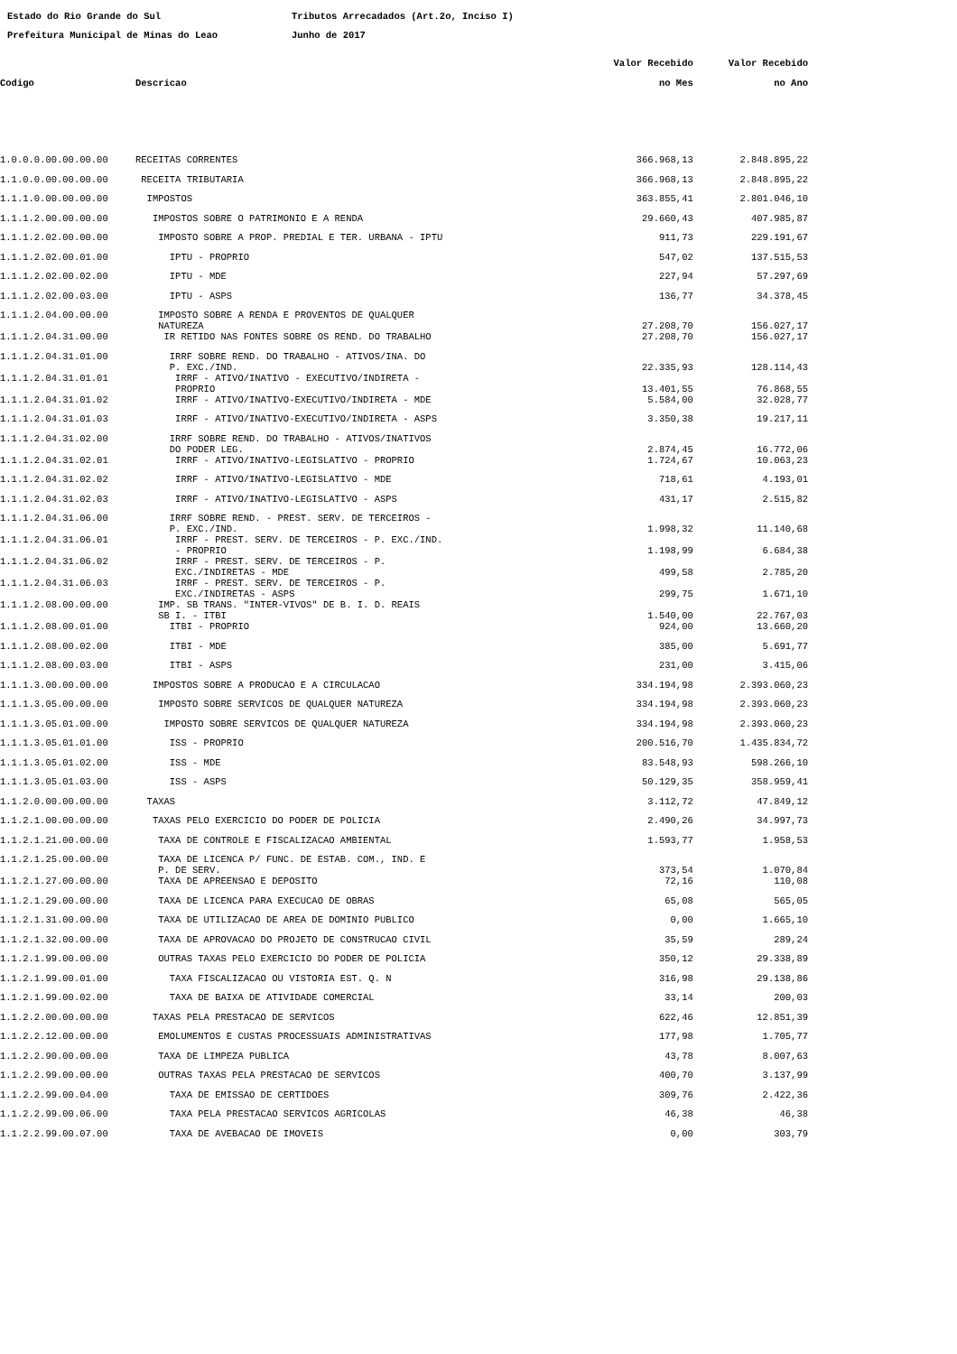Estado do Rio Grande do Sul Tributos Arrecadados (Art.2o, Inciso I)
Prefeitura Municipal de Minas do Leao Junho de 2017
| | | Valor Recebido | Valor Recebido |
| --- | --- | --- | --- |
| Codigo | Descricao | no Mes | no Ano |
| 1.0.0.0.00.00.00.00 | RECEITAS CORRENTES | 366.968,13 | 2.848.895,22 |
| 1.1.0.0.00.00.00.00 | RECEITA TRIBUTARIA | 366.968,13 | 2.848.895,22 |
| 1.1.1.0.00.00.00.00 | IMPOSTOS | 363.855,41 | 2.801.046,10 |
| 1.1.1.2.00.00.00.00 | IMPOSTOS SOBRE O PATRIMONIO E A RENDA | 29.660,43 | 407.985,87 |
| 1.1.1.2.02.00.00.00 | IMPOSTO SOBRE A PROP. PREDIAL E TER. URBANA - IPTU | 911,73 | 229.191,67 |
| 1.1.1.2.02.00.01.00 | IPTU - PROPRIO | 547,02 | 137.515,53 |
| 1.1.1.2.02.00.02.00 | IPTU - MDE | 227,94 | 57.297,69 |
| 1.1.1.2.02.00.03.00 | IPTU - ASPS | 136,77 | 34.378,45 |
| 1.1.1.2.04.00.00.00 | IMPOSTO SOBRE A RENDA E PROVENTOS DE QUALQUER NATUREZA | 27.208,70 | 156.027,17 |
| 1.1.1.2.04.31.00.00 | IR RETIDO NAS FONTES SOBRE OS REND. DO TRABALHO | 27.208,70 | 156.027,17 |
| 1.1.1.2.04.31.01.00 | IRRF SOBRE REND. DO TRABALHO - ATIVOS/INA. DO P. EXC./IND. | 22.335,93 | 128.114,43 |
| 1.1.1.2.04.31.01.01 | IRRF - ATIVO/INATIVO - EXECUTIVO/INDIRETA - PROPRIO | 13.401,55 | 76.868,55 |
| 1.1.1.2.04.31.01.02 | IRRF - ATIVO/INATIVO-EXECUTIVO/INDIRETA - MDE | 5.584,00 | 32.028,77 |
| 1.1.1.2.04.31.01.03 | IRRF - ATIVO/INATIVO-EXECUTIVO/INDIRETA - ASPS | 3.350,38 | 19.217,11 |
| 1.1.1.2.04.31.02.00 | IRRF SOBRE REND. DO TRABALHO - ATIVOS/INATIVOS DO PODER LEG. | 2.874,45 | 16.772,06 |
| 1.1.1.2.04.31.02.01 | IRRF - ATIVO/INATIVO-LEGISLATIVO - PROPRIO | 1.724,67 | 10.063,23 |
| 1.1.1.2.04.31.02.02 | IRRF - ATIVO/INATIVO-LEGISLATIVO - MDE | 718,61 | 4.193,01 |
| 1.1.1.2.04.31.02.03 | IRRF - ATIVO/INATIVO-LEGISLATIVO - ASPS | 431,17 | 2.515,82 |
| 1.1.1.2.04.31.06.00 | IRRF SOBRE REND. - PREST. SERV. DE TERCEIROS - P. EXC./IND. | 1.998,32 | 11.140,68 |
| 1.1.1.2.04.31.06.01 | IRRF - PREST. SERV. DE TERCEIROS - P. EXC./IND. - PROPRIO | 1.198,99 | 6.684,38 |
| 1.1.1.2.04.31.06.02 | IRRF - PREST. SERV. DE TERCEIROS - P. EXC./INDIRETAS - MDE | 499,58 | 2.785,20 |
| 1.1.1.2.04.31.06.03 | IRRF - PREST. SERV. DE TERCEIROS - P. EXC./INDIRETAS - ASPS | 299,75 | 1.671,10 |
| 1.1.1.2.08.00.00.00 | IMP. SB TRANS. "INTER-VIVOS" DE B. I. D. REAIS SB I. - ITBI | 1.540,00 | 22.767,03 |
| 1.1.1.2.08.00.01.00 | ITBI - PROPRIO | 924,00 | 13.660,20 |
| 1.1.1.2.08.00.02.00 | ITBI - MDE | 385,00 | 5.691,77 |
| 1.1.1.2.08.00.03.00 | ITBI - ASPS | 231,00 | 3.415,06 |
| 1.1.1.3.00.00.00.00 | IMPOSTOS SOBRE A PRODUCAO E A CIRCULACAO | 334.194,98 | 2.393.060,23 |
| 1.1.1.3.05.00.00.00 | IMPOSTO SOBRE SERVICOS DE QUALQUER NATUREZA | 334.194,98 | 2.393.060,23 |
| 1.1.1.3.05.01.00.00 | IMPOSTO SOBRE SERVICOS DE QUALQUER NATUREZA | 334.194,98 | 2.393.060,23 |
| 1.1.1.3.05.01.01.00 | ISS - PROPRIO | 200.516,70 | 1.435.834,72 |
| 1.1.1.3.05.01.02.00 | ISS - MDE | 83.548,93 | 598.266,10 |
| 1.1.1.3.05.01.03.00 | ISS - ASPS | 50.129,35 | 358.959,41 |
| 1.1.2.0.00.00.00.00 | TAXAS | 3.112,72 | 47.849,12 |
| 1.1.2.1.00.00.00.00 | TAXAS PELO EXERCICIO DO PODER DE POLICIA | 2.490,26 | 34.997,73 |
| 1.1.2.1.21.00.00.00 | TAXA DE CONTROLE E FISCALIZACAO AMBIENTAL | 1.593,77 | 1.958,53 |
| 1.1.2.1.25.00.00.00 | TAXA DE LICENCA P/ FUNC. DE ESTAB. COM., IND. E P. DE SERV. | 373,54 | 1.070,84 |
| 1.1.2.1.27.00.00.00 | TAXA DE APREENSAO E DEPOSITO | 72,16 | 110,08 |
| 1.1.2.1.29.00.00.00 | TAXA DE LICENCA PARA EXECUCAO DE OBRAS | 65,08 | 565,05 |
| 1.1.2.1.31.00.00.00 | TAXA DE UTILIZACAO DE AREA DE DOMINIO PUBLICO | 0,00 | 1.665,10 |
| 1.1.2.1.32.00.00.00 | TAXA DE APROVACAO DO PROJETO DE CONSTRUCAO CIVIL | 35,59 | 289,24 |
| 1.1.2.1.99.00.00.00 | OUTRAS TAXAS PELO EXERCICIO DO PODER DE POLICIA | 350,12 | 29.338,89 |
| 1.1.2.1.99.00.01.00 | TAXA FISCALIZACAO OU VISTORIA EST. Q. N | 316,98 | 29.138,86 |
| 1.1.2.1.99.00.02.00 | TAXA DE BAIXA DE ATIVIDADE COMERCIAL | 33,14 | 200,03 |
| 1.1.2.2.00.00.00.00 | TAXAS PELA PRESTACAO DE SERVICOS | 622,46 | 12.851,39 |
| 1.1.2.2.12.00.00.00 | EMOLUMENTOS E CUSTAS PROCESSUAIS ADMINISTRATIVAS | 177,98 | 1.705,77 |
| 1.1.2.2.90.00.00.00 | TAXA DE LIMPEZA PUBLICA | 43,78 | 8.007,63 |
| 1.1.2.2.99.00.00.00 | OUTRAS TAXAS PELA PRESTACAO DE SERVICOS | 400,70 | 3.137,99 |
| 1.1.2.2.99.00.04.00 | TAXA DE EMISSAO DE CERTIDOES | 309,76 | 2.422,36 |
| 1.1.2.2.99.00.06.00 | TAXA PELA PRESTACAO SERVICOS AGRICOLAS | 46,38 | 46,38 |
| 1.1.2.2.99.00.07.00 | TAXA DE AVEBACAO DE IMOVEIS | 0,00 | 303,79 |